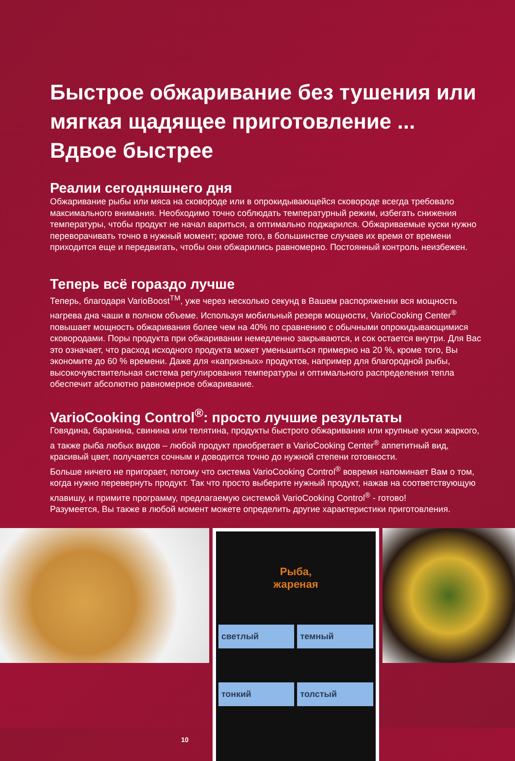Быстрое обжаривание без тушения или мягкая щадящее приготовление ... Вдвое быстрее
Реалии сегодняшнего дня
Обжаривание рыбы или мяса на сковороде или в опрокидывающейся сковороде всегда требовало максимального внимания. Необходимо точно соблюдать температурный режим, избегать снижения температуры, чтобы продукт не начал вариться, а оптимально поджарился. Обжариваемые куски нужно переворачивать точно в нужный момент; кроме того, в большинстве случаев их время от времени приходится еще и передвигать, чтобы они обжарились равномерно. Постоянный контроль неизбежен.
Теперь всё гораздо лучше
Теперь, благодаря VarioBoost<sup>TM</sup>, уже через несколько секунд в Вашем распоряжении вся мощность нагрева дна чаши в полном объеме. Используя мобильный резерв мощности, VarioCooking Center<sup>®</sup> повышает мощность обжаривания более чем на 40% по сравнению с обычными опрокидывающимися сковородами. Поры продукта при обжаривании немедленно закрываются, и сок остается внутри. Для Вас это означает, что расход исходного продукта может уменьшиться примерно на 20 %, кроме того, Вы экономите до 60 % времени. Даже для «капризных» продуктов, например для благородной рыбы, высокочувствительная система регулирования температуры и оптимального распределения тепла обеспечит абсолютно равномерное обжаривание.
VarioCooking Control<sup>®</sup>: просто лучшие результаты
Говядина, баранина, свинина или телятина, продукты быстрого обжаривания или крупные куски жаркого, а также рыба любых видов – любой продукт приобретает в VarioCooking Center<sup>®</sup> аппетитный вид, красивый цвет, получается сочным и доводится точно до нужной степени готовности.
Больше ничего не пригорает, потому что система VarioCooking Control<sup>®</sup> вовремя напоминает Вам о том, когда нужно перевернуть продукт. Так что просто выберите нужный продукт, нажав на соответствующую клавишу, и примите программу, предлагаемую системой VarioCooking Control<sup>®</sup> - готово!
Разумеется, Вы также в любой момент можете определить другие характеристики приготовления.
10
Рыба,
жареная
светлый темный
тонкий толстый